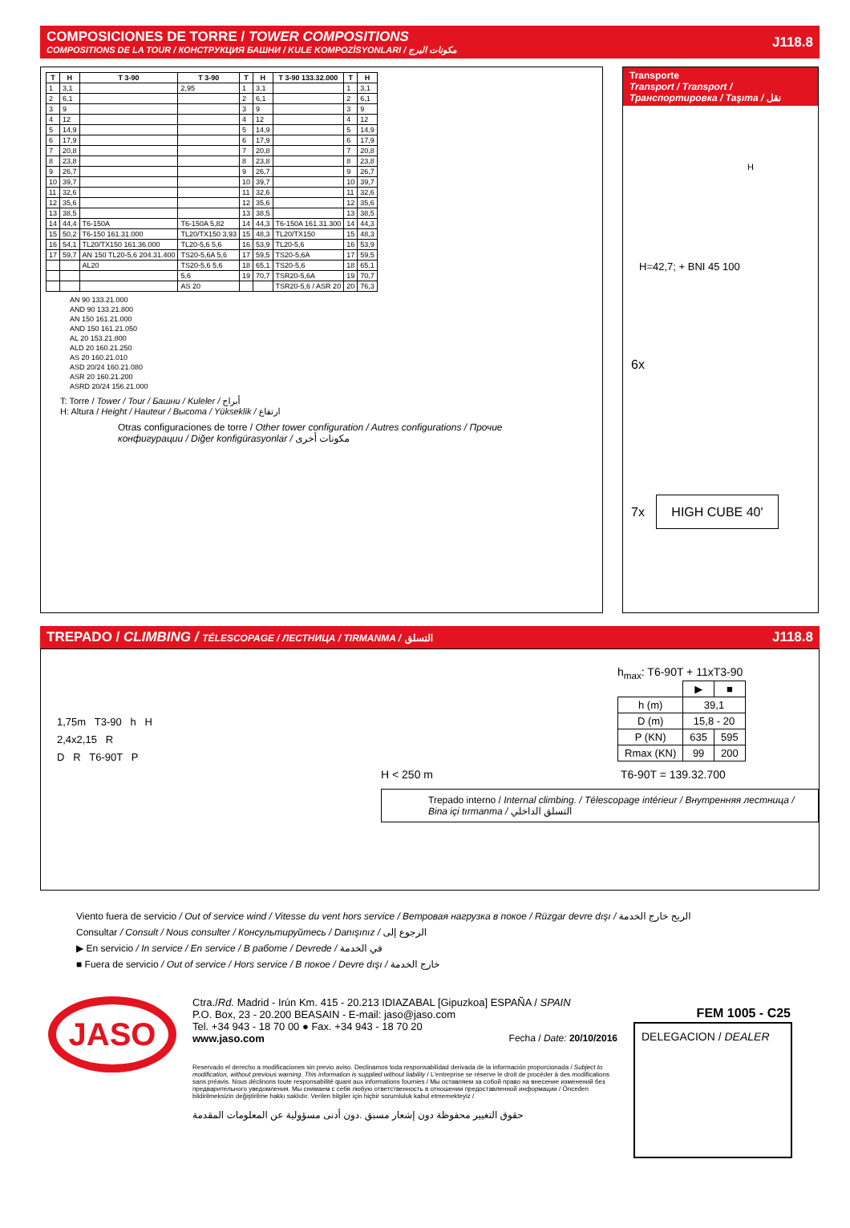COMPOSICIONES DE TORRE / TOWER COMPOSITIONS
COMPOSITIONS DE LA TOUR / КОНСТРУКЦИЯ БАШНИ / KULE KOMPOZİSYONLARI / مكونات البرج
J118.8
| T | H | T 3-90 | T 3-90 | T | H | T 3-90 133.32.000 | T | H |
| --- | --- | --- | --- | --- | --- | --- | --- | --- |
| 1 | 3,1 | | 2,95 | 1 | 3,1 | | 1 | 3,1 |
| 2 | 6,1 | | | 2 | 6,1 | | 2 | 6,1 |
| 3 | 9 | | | 3 | 9 | | 3 | 9 |
| 4 | 12 | | | 4 | 12 | | 4 | 12 |
| 5 | 14,9 | | | 5 | 14,9 | | 5 | 14,9 |
| 6 | 17,9 | | | 6 | 17,9 | | 6 | 17,9 |
| 7 | 20,8 | | | 7 | 20,8 | | 7 | 20,8 |
| 8 | 23,8 | | | 8 | 23,8 | | 8 | 23,8 |
| 9 | 26,7 | | | 9 | 26,7 | | 9 | 26,7 |
| 10 | 39,7 | | | 10 | 39,7 | | 10 | 39,7 |
| 11 | 32,6 | | | 11 | 32,6 | | 11 | 32,6 |
| 12 | 35,6 | | | 12 | 35,6 | | 12 | 35,6 |
| 13 | 38,5 | | | 13 | 38,5 | | 13 | 38,5 |
| 14 | 44,4 | T6-150A | T6-150A 5,82 | 14 | 44,3 | T6-150A 161.31.300 | 14 | 44,3 |
| 15 | 50,2 | T6-150 161.31.000 | TL20/TX150 3,93 | 15 | 48,3 | TL20/TX150 | 15 | 48,3 |
| 16 | 54,1 | TL20/TX150 161.36.000 | TL20-5,6 5,6 | 16 | 53,9 | TL20-5,6 | 16 | 53,9 |
| 17 | 59,7 | AN 150 TL20-5,6 204.31.400 | TS20-5,6A 5,6 | 17 | 59,5 | TS20-5,6A | 17 | 59,5 |
| | | AL20 | TS20-5,6 5,6 | 18 | 65,1 | TS20-5,6 | 18 | 65,1 |
| | | | 5,6 | 19 | 70,7 | TSR20-5,6A | 19 | 70,7 |
| | | | AS 20 | | | TSR20-5,6 / ASR 20 | 20 | 76,3 |
AN 90 133.21.000
AND 90 133.21.800
AN 150 161.21.000
AND 150 161.21.050
AL 20 153.21.800
ALD 20 160.21.250
AS 20 160.21.010
ASD 20/24 160.21.080
ASR 20 160.21.200
ASRD 20/24 156.21.000
T: Torre / Tower / Tour / Башни / Kuleler / أبراج
H: Altura / Height / Hauteur / Высота / Yükseklik / ارتفاع
Otras configuraciones de torre / Other tower configuration / Autres configurations / Прочие конфигурации / Diğer konfigürasyonlar / مكونات أخرى
Transporte
Transport / Transport /
Транспортировка / Taşıma / نقل
H
H=42,7; + BNI 45 100
6x
7x HIGH CUBE 40'
TREPADO / CLIMBING / TÉLESCOPAGE / ЛЕСТНИЦА / TIRMANMA / التسلق J118.8
1,75m T3-90 h H
2,4x2,15 R
D R T6-90T P
h<sub>max</sub>: T6-90T + 11xT3-90
| | ▶ | ■ |
| h (m) | 39,1 | |
| D (m) | 15,8 - 20 | |
| P (KN) | 635 | 595 |
| Rmax (KN) | 99 | 200 |
H < 250 m T6-90T = 139.32.700
Trepado interno / Internal climbing. / Télescopage intérieur / Внутренняя лестница / Bina içi tırmanma / التسلق الداخلي
Viento fuera de servicio / Out of service wind / Vitesse du vent hors service / Ветровая нагрузка в покое / Rüzgar devre dışı / الريح خارج الخدمة
Consultar / Consult / Nous consulter / Консультируйтесь / Danışınız / الرجوع إلى
▶ En servicio / In service / En service / В работе / Devrede / في الخدمة
■ Fuera de servicio / Out of service / Hors service / В покое / Devre dışı / خارج الخدمة
JASO
Ctra./Rd. Madrid - Irún Km. 415 - 20.213 IDIAZABAL [Gipuzkoa] ESPAÑA / SPAIN
P.O. Box, 23 - 20.200 BEASAIN - E-mail: jaso@jaso.com
Tel. +34 943 - 18 70 00 ● Fax. +34 943 - 18 70 20
www.jaso.com Fecha / Date: 20/10/2016
Reservado el derecho a modificaciones sin previo aviso. Declinamos toda responsabilidad derivada de la información proporcionada / Subject to modification, without previous warning. This information is supplied without liability / L'entreprise se réserve le droit de procéder à des modifications sans préavis. Nous déclinons toute responsabilité quant aux informations fournies / Мы оставляем за собой право на внесение изменений без предварительного уведомления. Мы снимаем с себя любую ответственность в отношении предоставленной информации / Önceden bildirilmeksizin değiştirilme hakkı saklıdır. Verilen bilgiler için hiçbir sorumluluk kabul etmemekteyiz /
حقوق التغيير محفوظة دون إشعار مسبق .دون أدنى مسؤولية عن المعلومات المقدمة
FEM 1005 - C25
DELEGACION / DEALER